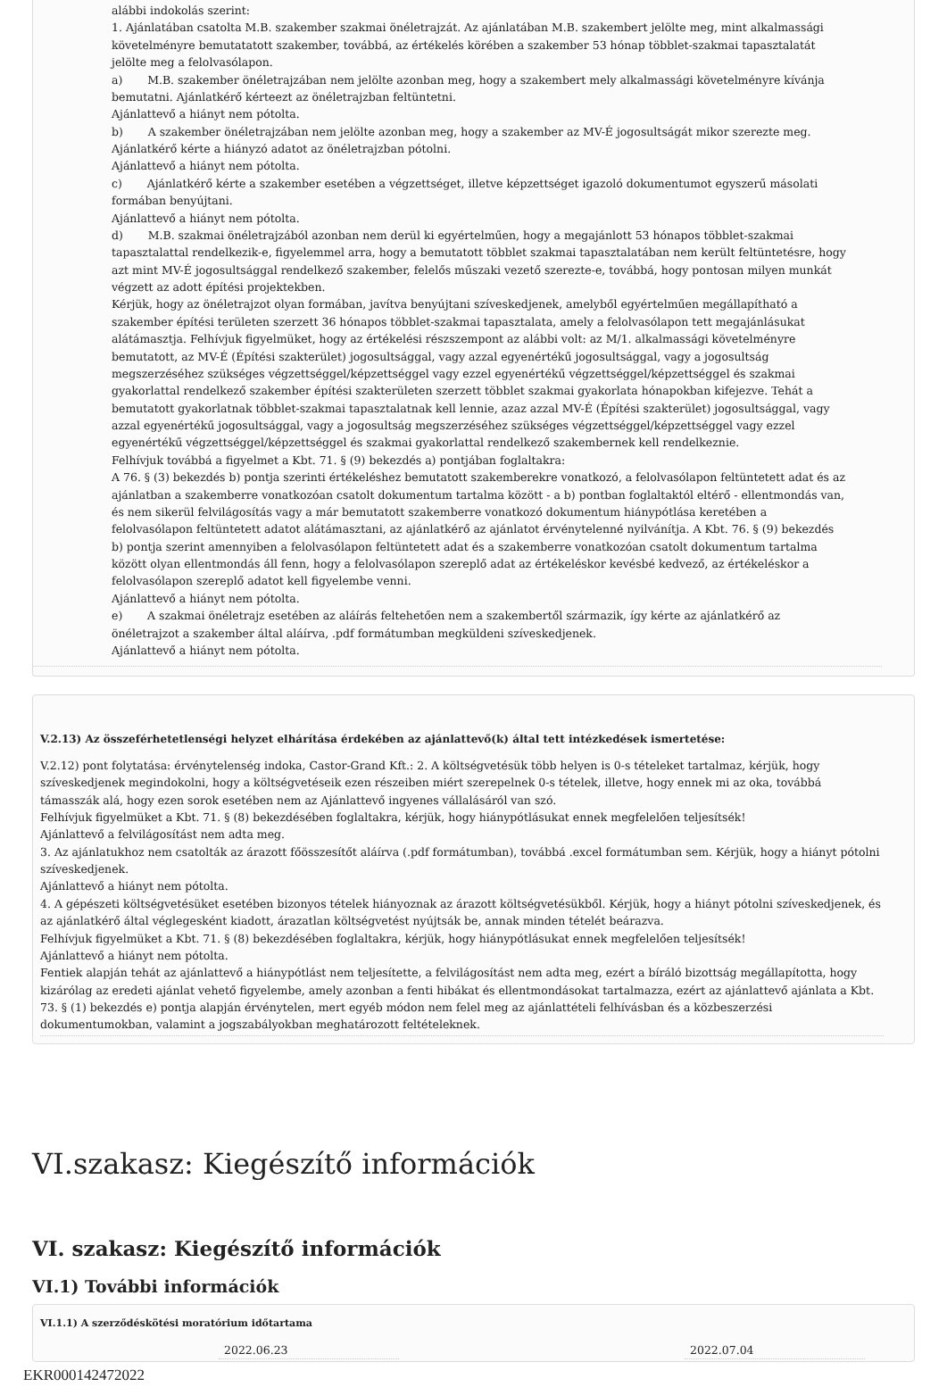alábbi indokolás szerint:
1. Ajánlatában csatolta M.B. szakember szakmai önéletrajzát. Az ajánlatában M.B. szakembert jelölte meg, mint alkalmassági követelményre bemutatatott szakember, továbbá, az értékelés körében a szakember 53 hónap többlet-szakmai tapasztalatát jelölte meg a felolvasólapon.
a) M.B. szakember önéletrajzában nem jelölte azonban meg, hogy a szakembert mely alkalmassági követelményre kívánja bemutatni. Ajánlatkérő kérteezt az önéletrajzban feltüntetni.
Ajánlattevő a hiányt nem pótolta.
b) A szakember önéletrajzában nem jelölte azonban meg, hogy a szakember az MV-É jogosultságát mikor szerezte meg. Ajánlatkérő kérte a hiányzó adatot az önéletrajzban pótolni.
Ajánlattevő a hiányt nem pótolta.
c) Ajánlatkérő kérte a szakember esetében a végzettséget, illetve képzettséget igazoló dokumentumot egyszerű másolati formában benyújtani.
Ajánlattevő a hiányt nem pótolta.
d) M.B. szakmai önéletrajzából azonban nem derül ki egyértelműen, hogy a megajánlott 53 hónapos többlet-szakmai tapasztalattal rendelkezik-e, figyelemmel arra, hogy a bemutatott többlet szakmai tapasztalatában nem került feltüntetésre, hogy azt mint MV-É jogosultsággal rendelkező szakember, felelős műszaki vezető szerezte-e, továbbá, hogy pontosan milyen munkát végzett az adott építési projektekben.
Kérjük, hogy az önéletrajzot olyan formában, javítva benyújtani szíveskedjenek, amelyből egyértelműen megállapítható a szakember építési területen szerzett 36 hónapos többlet-szakmai tapasztalata, amely a felolvasólapon tett megajánlásukat alátámasztja. Felhívjuk figyelmüket, hogy az értékelési részszempont az alábbi volt: az M/1. alkalmassági követelményre bemutatott, az MV-É (Építési szakterület) jogosultsággal, vagy azzal egyenértékű jogosultsággal, vagy a jogosultság megszerzéséhez szükséges végzettséggel/képzettséggel vagy ezzel egyenértékű végzettséggel/képzettséggel és szakmai gyakorlattal rendelkező szakember építési szakterületen szerzett többlet szakmai gyakorlata hónapokban kifejezve. Tehát a bemutatott gyakorlatnak többlet-szakmai tapasztalatnak kell lennie, azaz azzal MV-É (Építési szakterület) jogosultsággal, vagy azzal egyenértékű jogosultsággal, vagy a jogosultság megszerzéséhez szükséges végzettséggel/képzettséggel vagy ezzel egyenértékű végzettséggel/képzettséggel és szakmai gyakorlattal rendelkező szakembernek kell rendelkeznie.
Felhívjuk továbbá a figyelmet a Kbt. 71. § (9) bekezdés a) pontjában foglaltakra:
A 76. § (3) bekezdés b) pontja szerinti értékeléshez bemutatott szakemberekre vonatkozó, a felolvasólapon feltüntetett adat és az ajánlatban a szakemberre vonatkozóan csatolt dokumentum tartalma között - a b) pontban foglaltaktól eltérő - ellentmondás van, és nem sikerül felvilágosítás vagy a már bemutatott szakemberre vonatkozó dokumentum hiánypótlása keretében a felolvasólapon feltüntetett adatot alátámasztani, az ajánlatkérő az ajánlatot érvénytelenné nyilvánítja. A Kbt. 76. § (9) bekezdés b) pontja szerint amennyiben a felolvasólapon feltüntetett adat és a szakemberre vonatkozóan csatolt dokumentum tartalma között olyan ellentmondás áll fenn, hogy a felolvasólapon szereplő adat az értékeléskor kevésbé kedvező, az értékeléskor a felolvasólapon szereplő adatot kell figyelembe venni.
Ajánlattevő a hiányt nem pótolta.
e) A szakmai önéletrajz esetében az aláírás feltehetően nem a szakembertől származik, így kérte az ajánlatkérő az önéletrajzot a szakember által aláírva, .pdf formátumban megküldeni szíveskedjenek.
Ajánlattevő a hiányt nem pótolta.
V.2.13) Az összeférhetetlenségi helyzet elhárítása érdekében az ajánlattevő(k) által tett intézkedések ismertetése:
V.2.12) pont folytatása: érvénytelenség indoka, Castor-Grand Kft.: 2. A költségvetésük több helyen is 0-s tételeket tartalmaz, kérjük, hogy szíveskedjenek megindokolni, hogy a költségvetéseik ezen részeiben miért szerepelnek 0-s tételek, illetve, hogy ennek mi az oka, továbbá támasszák alá, hogy ezen sorok esetében nem az Ajánlattevő ingyenes vállalásáról van szó.
Felhívjuk figyelmüket a Kbt. 71. § (8) bekezdésében foglaltakra, kérjük, hogy hiánypótlásukat ennek megfelelően teljesítsék!
Ajánlattevő a felvilágosítást nem adta meg.
3. Az ajánlatukhoz nem csatolták az árazott főösszesítőt aláírva (.pdf formátumban), továbbá .excel formátumban sem. Kérjük, hogy a hiányt pótolni szíveskedjenek.
Ajánlattevő a hiányt nem pótolta.
4. A gépészeti költségvetésüket esetében bizonyos tételek hiányoznak az árazott költségvetésükből. Kérjük, hogy a hiányt pótolni szíveskedjenek, és az ajánlatkérő által véglegesként kiadott, árazatlan költségvetést nyújtsák be, annak minden tételét beárazva.
Felhívjuk figyelmüket a Kbt. 71. § (8) bekezdésében foglaltakra, kérjük, hogy hiánypótlásukat ennek megfelelően teljesítsék!
Ajánlattevő a hiányt nem pótolta.
Fentiek alapján tehát az ajánlattevő a hiánypótlást nem teljesítette, a felvilágosítást nem adta meg, ezért a bíráló bizottság megállapította, hogy kizárólag az eredeti ajánlat vehető figyelembe, amely azonban a fenti hibákat és ellentmondásokat tartalmazza, ezért az ajánlattevő ajánlata a Kbt. 73. § (1) bekezdés e) pontja alapján érvénytelen, mert egyéb módon nem felel meg az ajánlattételi felhívásban és a közbeszerzési dokumentumokban, valamint a jogszabályokban meghatározott feltételeknek.
VI.szakasz: Kiegészítő információk
VI. szakasz: Kiegészítő információk
VI.1) További információk
VI.1.1) A szerződéskötési moratórium időtartama
2022.06.23 2022.07.04
EKR000142472022